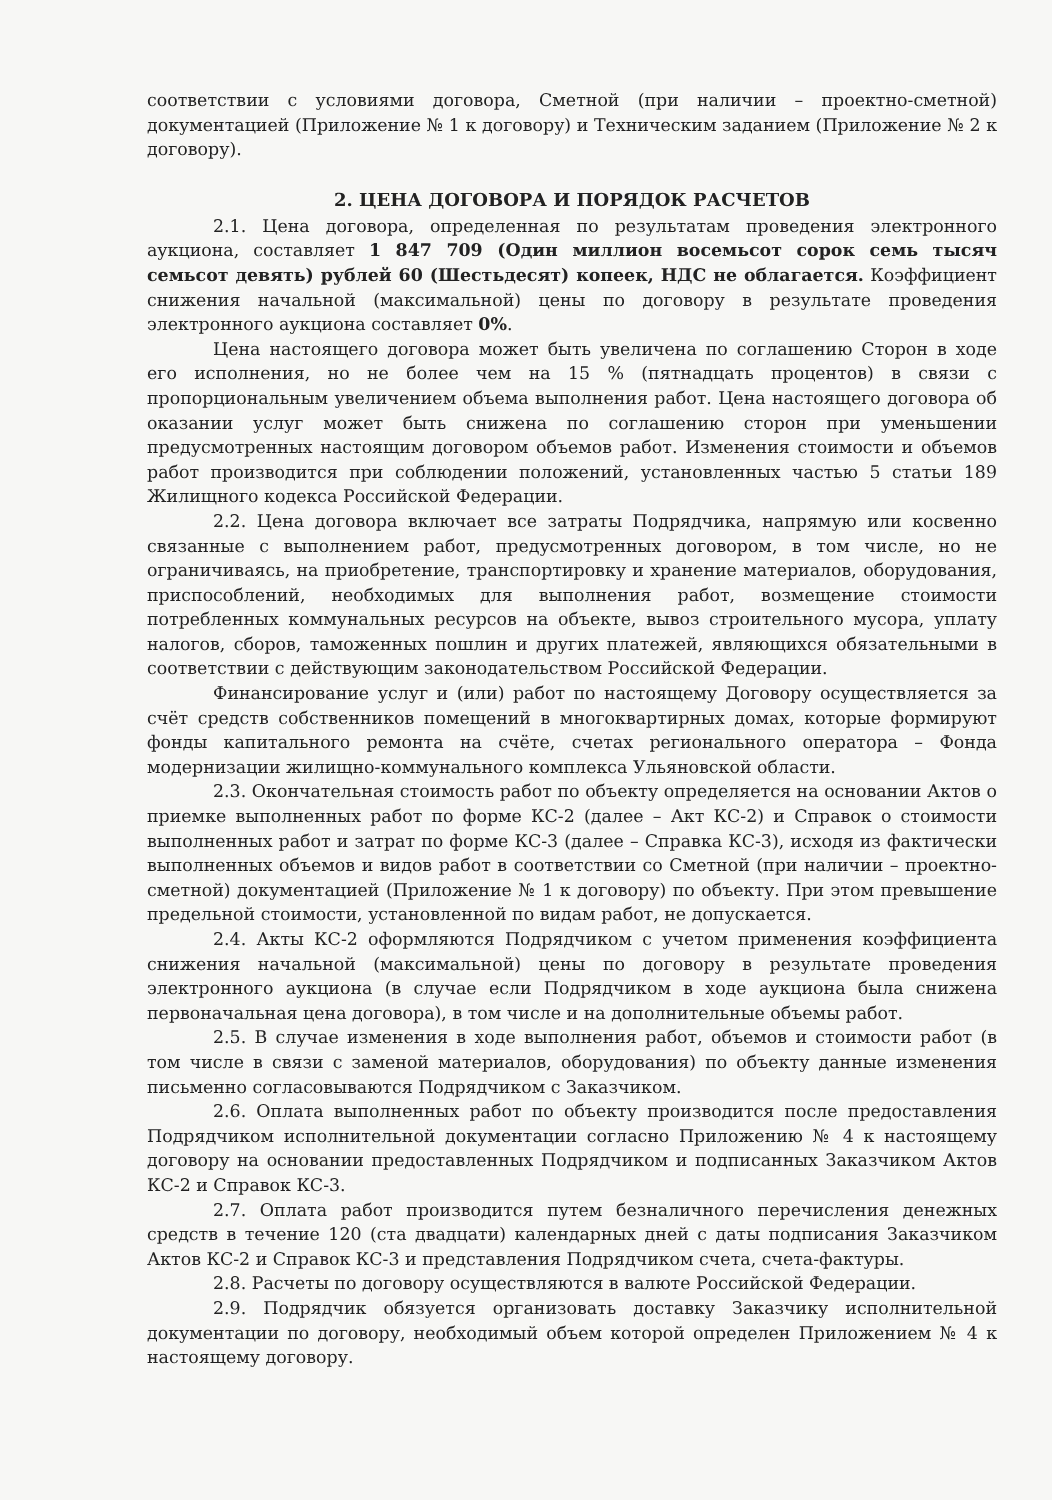соответствии с условиями договора, Сметной (при наличии – проектно-сметной) документацией (Приложение № 1 к договору) и Техническим заданием (Приложение № 2 к договору).
2. ЦЕНА ДОГОВОРА И ПОРЯДОК РАСЧЕТОВ
2.1. Цена договора, определенная по результатам проведения электронного аукциона, составляет 1 847 709 (Один миллион восемьсот сорок семь тысяч семьсот девять) рублей 60 (Шестьдесят) копеек, НДС не облагается. Коэффициент снижения начальной (максимальной) цены по договору в результате проведения электронного аукциона составляет 0%.
Цена настоящего договора может быть увеличена по соглашению Сторон в ходе его исполнения, но не более чем на 15 % (пятнадцать процентов) в связи с пропорциональным увеличением объема выполнения работ. Цена настоящего договора об оказании услуг может быть снижена по соглашению сторон при уменьшении предусмотренных настоящим договором объемов работ. Изменения стоимости и объемов работ производится при соблюдении положений, установленных частью 5 статьи 189 Жилищного кодекса Российской Федерации.
2.2. Цена договора включает все затраты Подрядчика, напрямую или косвенно связанные с выполнением работ, предусмотренных договором, в том числе, но не ограничиваясь, на приобретение, транспортировку и хранение материалов, оборудования, приспособлений, необходимых для выполнения работ, возмещение стоимости потребленных коммунальных ресурсов на объекте, вывоз строительного мусора, уплату налогов, сборов, таможенных пошлин и других платежей, являющихся обязательными в соответствии с действующим законодательством Российской Федерации.
Финансирование услуг и (или) работ по настоящему Договору осуществляется за счёт средств собственников помещений в многоквартирных домах, которые формируют фонды капитального ремонта на счёте, счетах регионального оператора – Фонда модернизации жилищно-коммунального комплекса Ульяновской области.
2.3. Окончательная стоимость работ по объекту определяется на основании Актов о приемке выполненных работ по форме КС-2 (далее – Акт КС-2) и Справок о стоимости выполненных работ и затрат по форме КС-3 (далее – Справка КС-3), исходя из фактически выполненных объемов и видов работ в соответствии со Сметной (при наличии – проектно-сметной) документацией (Приложение № 1 к договору) по объекту. При этом превышение предельной стоимости, установленной по видам работ, не допускается.
2.4. Акты КС-2 оформляются Подрядчиком с учетом применения коэффициента снижения начальной (максимальной) цены по договору в результате проведения электронного аукциона (в случае если Подрядчиком в ходе аукциона была снижена первоначальная цена договора), в том числе и на дополнительные объемы работ.
2.5. В случае изменения в ходе выполнения работ, объемов и стоимости работ (в том числе в связи с заменой материалов, оборудования) по объекту данные изменения письменно согласовываются Подрядчиком с Заказчиком.
2.6. Оплата выполненных работ по объекту производится после предоставления Подрядчиком исполнительной документации согласно Приложению № 4 к настоящему договору на основании предоставленных Подрядчиком и подписанных Заказчиком Актов КС-2 и Справок КС-3.
2.7. Оплата работ производится путем безналичного перечисления денежных средств в течение 120 (ста двадцати) календарных дней с даты подписания Заказчиком Актов КС-2 и Справок КС-3 и представления Подрядчиком счета, счета-фактуры.
2.8. Расчеты по договору осуществляются в валюте Российской Федерации.
2.9. Подрядчик обязуется организовать доставку Заказчику исполнительной документации по договору, необходимый объем которой определен Приложением № 4 к настоящему договору.